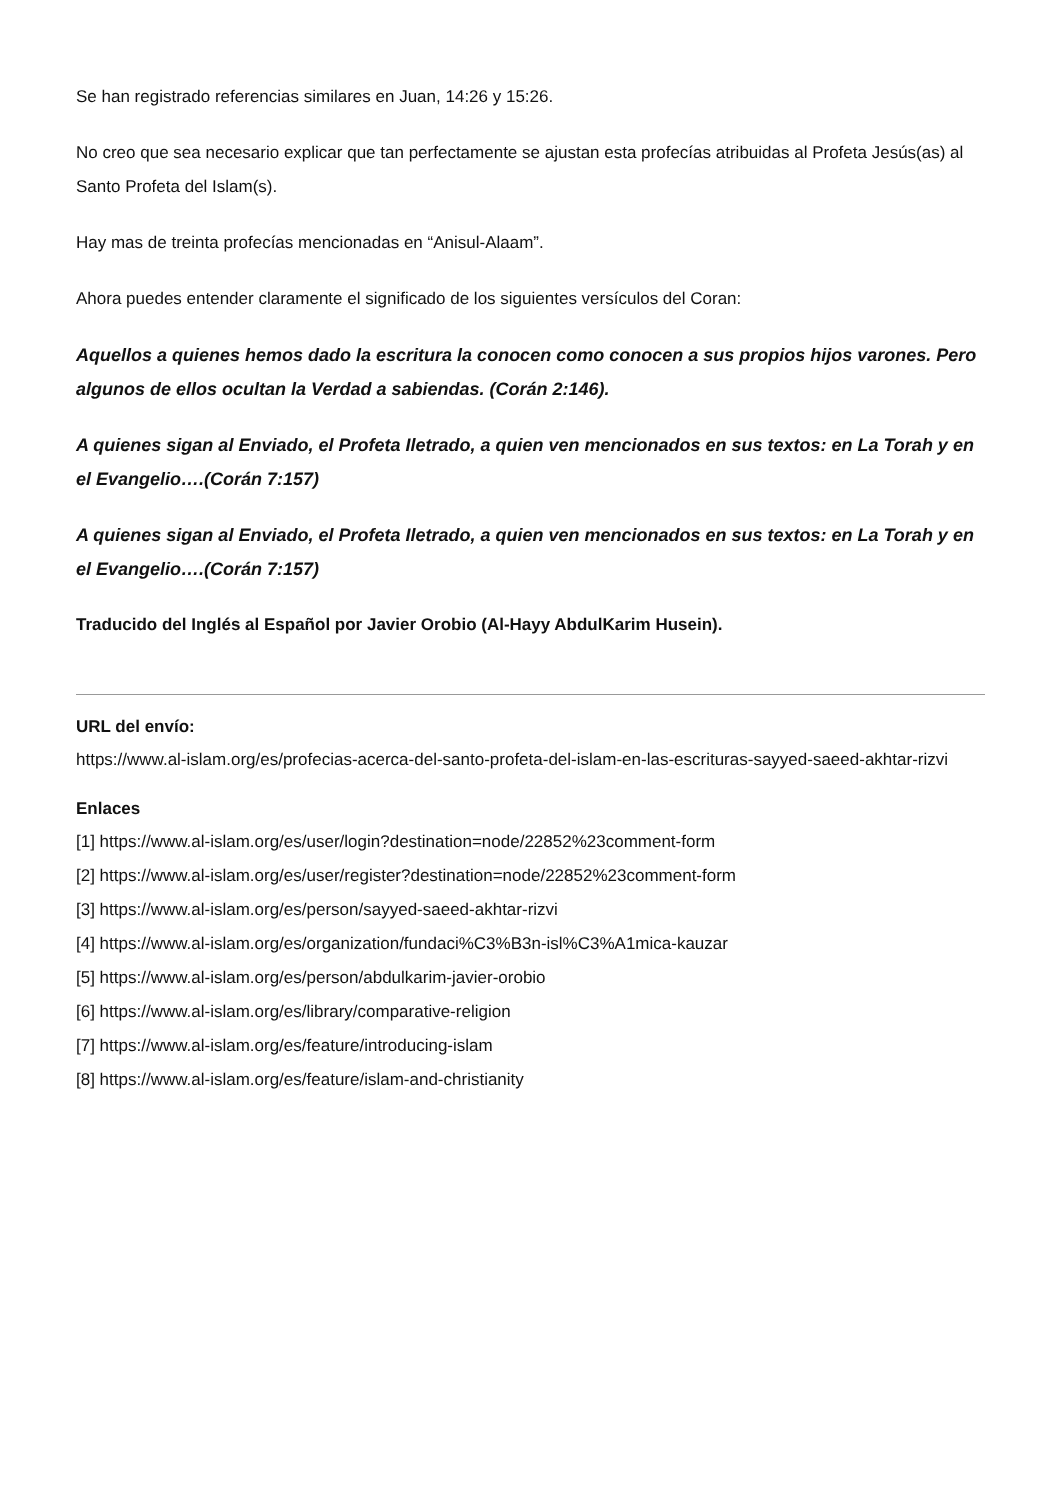Se han registrado referencias similares en Juan, 14:26 y 15:26.
No creo que sea necesario explicar que tan perfectamente se ajustan esta profecías atribuidas al Profeta Jesús(as) al Santo Profeta del Islam(s).
Hay mas de treinta profecías mencionadas en “Anisul-Alaam”.
Ahora puedes entender claramente el significado de los siguientes versículos del Coran:
Aquellos a quienes hemos dado la escritura la conocen como conocen a sus propios hijos varones. Pero algunos de ellos ocultan la Verdad a sabiendas. (Corán 2:146).
A quienes sigan al Enviado, el Profeta Iletrado, a quien ven mencionados en sus textos: en La Torah y en el Evangelio….(Corán 7:157)
A quienes sigan al Enviado, el Profeta Iletrado, a quien ven mencionados en sus textos: en La Torah y en el Evangelio….(Corán 7:157)
Traducido del Inglés al Español por Javier Orobio (Al-Hayy AbdulKarim Husein).
URL del envío:
https://www.al-islam.org/es/profecias-acerca-del-santo-profeta-del-islam-en-las-escrituras-sayyed-saeed-akhtar-rizvi
Enlaces
[1] https://www.al-islam.org/es/user/login?destination=node/22852%23comment-form
[2] https://www.al-islam.org/es/user/register?destination=node/22852%23comment-form
[3] https://www.al-islam.org/es/person/sayyed-saeed-akhtar-rizvi
[4] https://www.al-islam.org/es/organization/fundaci%C3%B3n-isl%C3%A1mica-kauzar
[5] https://www.al-islam.org/es/person/abdulkarim-javier-orobio
[6] https://www.al-islam.org/es/library/comparative-religion
[7] https://www.al-islam.org/es/feature/introducing-islam
[8] https://www.al-islam.org/es/feature/islam-and-christianity